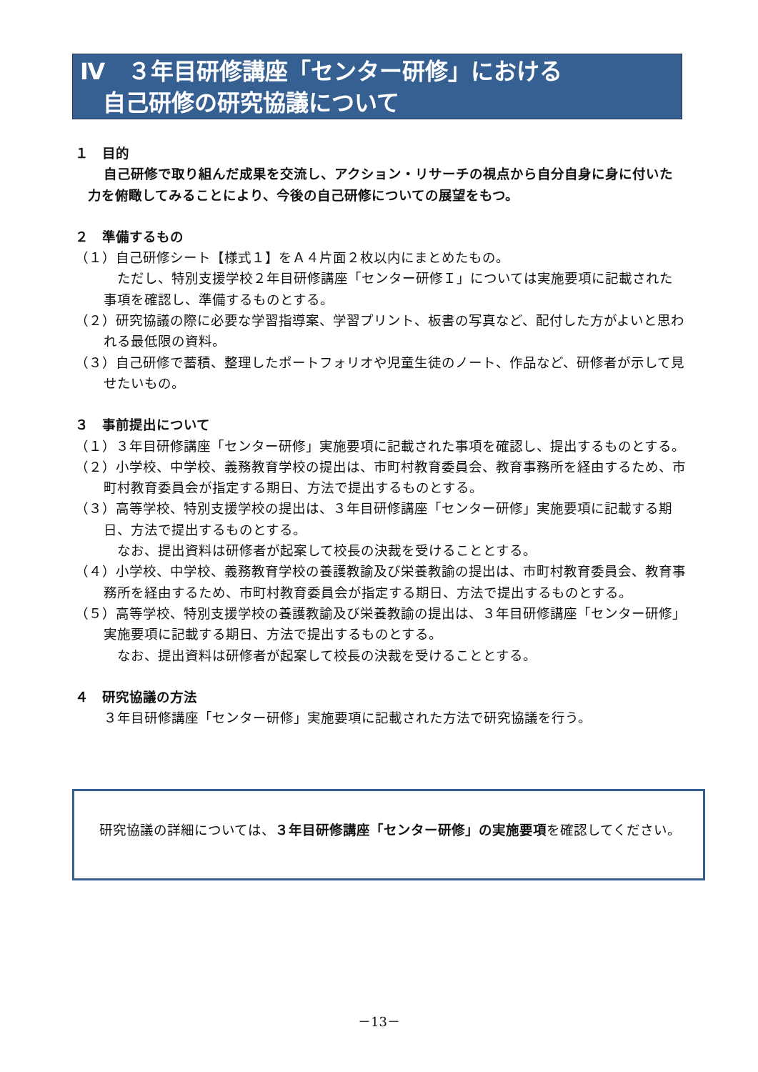Ⅳ　３年目研修講座「センター研修」における
　自己研修の研究協議について
１　目的
自己研修で取り組んだ成果を交流し、アクション・リサーチの視点から自分自身に身に付いた力を俯瞰してみることにより、今後の自己研修についての展望をもつ。
２　準備するもの
（１）自己研修シート【様式１】をＡ４片面２枚以内にまとめたもの。
　ただし、特別支援学校２年目研修講座「センター研修Ｉ」については実施要項に記載された事項を確認し、準備するものとする。
（２）研究協議の際に必要な学習指導案、学習プリント、板書の写真など、配付した方がよいと思われる最低限の資料。
（３）自己研修で蓄積、整理したポートフォリオや児童生徒のノート、作品など、研修者が示して見せたいもの。
３　事前提出について
（１）３年目研修講座「センター研修」実施要項に記載された事項を確認し、提出するものとする。
（２）小学校、中学校、義務教育学校の提出は、市町村教育委員会、教育事務所を経由するため、市町村教育委員会が指定する期日、方法で提出するものとする。
（３）高等学校、特別支援学校の提出は、３年目研修講座「センター研修」実施要項に記載する期日、方法で提出するものとする。
　なお、提出資料は研修者が起案して校長の決裁を受けることとする。
（４）小学校、中学校、義務教育学校の養護教諭及び栄養教諭の提出は、市町村教育委員会、教育事務所を経由するため、市町村教育委員会が指定する期日、方法で提出するものとする。
（５）高等学校、特別支援学校の養護教諭及び栄養教諭の提出は、３年目研修講座「センター研修」実施要項に記載する期日、方法で提出するものとする。
　なお、提出資料は研修者が起案して校長の決裁を受けることとする。
４　研究協議の方法
３年目研修講座「センター研修」実施要項に記載された方法で研究協議を行う。
　研究協議の詳細については、３年目研修講座「センター研修」の実施要項を確認してください。
－13－